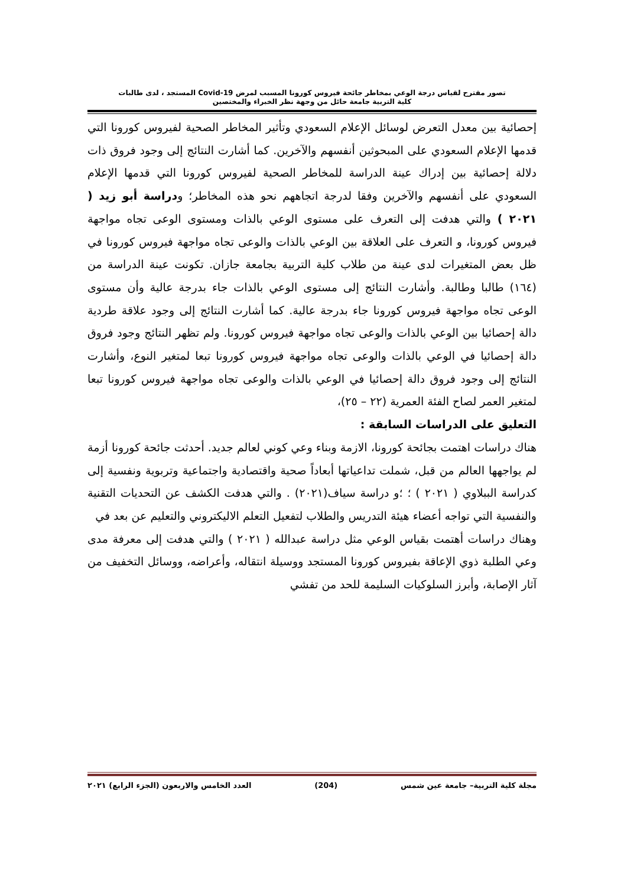تصور مقترح لقياس درجة الوعي بمخاطر جائحة فيروس كورونا المسبب لمرض Covid-19 المستجد ، لدى طالبات
كلية التربية جامعة حائل من وجهة نظر الخبراء والمختصين
إحصائية بين معدل التعرض لوسائل الإعلام السعودي وتأثير المخاطر الصحية لفيروس كورونا التي قدمها الإعلام السعودي على المبحوثين أنفسهم والآخرين. كما أشارت النتائج إلى وجود فروق ذات دلالة إحصائية بين إدراك عينة الدراسة للمخاطر الصحية لفيروس كورونا التي قدمها الإعلام السعودي على أنفسهم والآخرين وفقا لدرجة اتجاههم نحو هذه المخاطر؛ ودراسة أبو زيد ( ٢٠٢١ ) والتي هدفت إلى التعرف على مستوى الوعي بالذات ومستوى الوعى تجاه مواجهة فيروس كورونا، و التعرف على العلاقة بين الوعي بالذات والوعى تجاه مواجهة فيروس كورونا في ظل بعض المتغيرات لدى عينة من طلاب كلية التربية بجامعة جازان. تكونت عينة الدراسة من (١٦٤) طالبا وطالبة. وأشارت النتائج إلى مستوى الوعي بالذات جاء بدرجة عالية وأن مستوى الوعى تجاه مواجهة فيروس كورونا جاء بدرجة عالية. كما أشارت النتائج إلى وجود علاقة طردية دالة إحصائيا بين الوعي بالذات والوعى تجاه مواجهة فيروس كورونا. ولم تظهر النتائج وجود فروق دالة إحصائيا في الوعي بالذات والوعى تجاه مواجهة فيروس كورونا تبعا لمتغير النوع، وأشارت النتائج إلى وجود فروق دالة إحصائيا في الوعي بالذات والوعى تجاه مواجهة فيروس كورونا تبعا لمتغير العمر لصاح الفئة العمرية (٢٢ – ٢٥)،
التعليق على الدراسات السابقة :
هناك دراسات اهتمت بجائحة كورونا، الازمة وبناء وعي كوني لعالم جديد. أحدثت جائحة كورونا أزمة لم يواجهها العالم من قبل، شملت تداعياتها أبعاداً صحية واقتصادية واجتماعية وتربوية ونفسية إلى كدراسة الببلاوي ( ٢٠٢١ ) ؛ ؛و دراسة سياف(٢٠٢١) . والتي هدفت الكشف عن التحديات التقنية والنفسية التي تواجه أعضاء هيئة التدريس والطلاب لتفعيل التعلم الاليكتروني والتعليم عن بعد في
وهناك دراسات أهتمت بقياس الوعي مثل دراسة عبدالله ( ٢٠٢١ ) والتي هدفت إلى معرفة مدى وعي الطلبة ذوي الإعاقة بفيروس كورونا المستجد ووسيلة انتقاله، وأعراضه، ووسائل التخفيف من آثار الإصابة، وأبرز السلوكيات السليمة للحد من تفشي
مجلة كلية التربية– جامعة عين شمس (204) العدد الخامس والاربعون (الجزء الرابع) ٢٠٢١